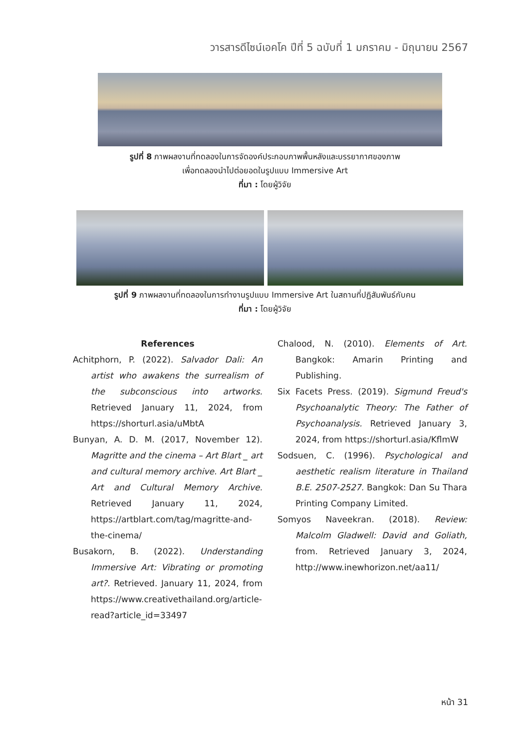วารสารดีไซน์เอคโค ปีที่ 5 ฉบับที่ 1 มกราคม - มิถุนายน 2567
รูปที่ 8 ภาพผลงานที่ทดลองในการจัดองค์ประกอบภาพพื้นหลังและบรรยากาศของภาพ
เพื่อทดลองนำไปต่อยอดในรูปแบบ Immersive Art
ที่มา : โดยผู้วิจัย
รูปที่ 9 ภาพผลงานที่ทดลองในการทำงานรูปแบบ Immersive Art ในสถานที่ปฏิสัมพันธ์กับคน
ที่มา : โดยผู้วิจัย
References
Achitphorn, P. (2022). Salvador Dali: An artist who awakens the surrealism of the subconscious into artworks. Retrieved January 11, 2024, from https://shorturl.asia/uMbtA
Bunyan, A. D. M. (2017, November 12). Magritte and the cinema – Art Blart _ art and cultural memory archive. Art Blart _ Art and Cultural Memory Archive. Retrieved January 11, 2024, https://artblart.com/tag/magritte-and-the-cinema/
Busakorn, B. (2022). Understanding Immersive Art: Vibrating or promoting art?. Retrieved. January 11, 2024, from https://www.creativethailand.org/article-read?article_id=33497
Chalood, N. (2010). Elements of Art. Bangkok: Amarin Printing and Publishing.
Six Facets Press. (2019). Sigmund Freud's Psychoanalytic Theory: The Father of Psychoanalysis. Retrieved January 3, 2024, from https://shorturl.asia/KflmW
Sodsuen, C. (1996). Psychological and aesthetic realism literature in Thailand B.E. 2507-2527. Bangkok: Dan Su Thara Printing Company Limited.
Somyos Naveekran. (2018). Review: Malcolm Gladwell: David and Goliath, from. Retrieved January 3, 2024, http://www.inewhorizon.net/aa11/
หน้า 31